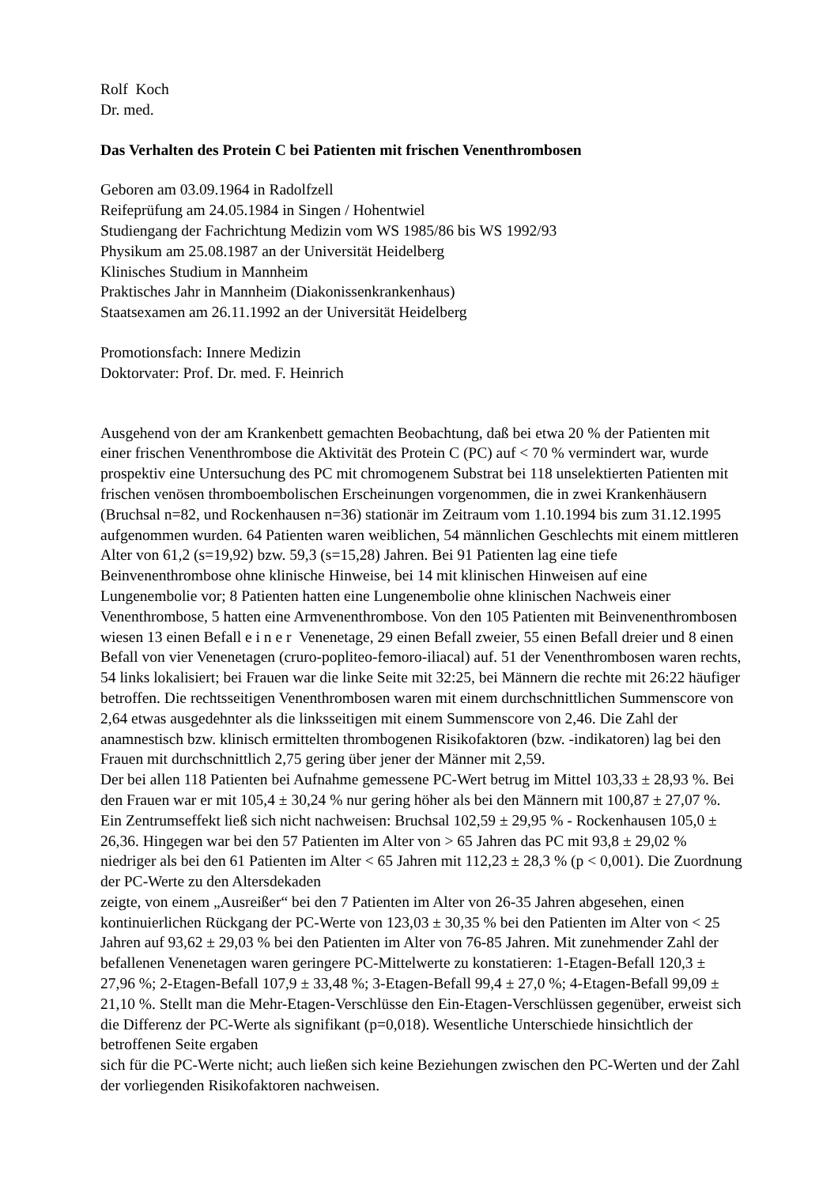Rolf Koch
Dr. med.
Das Verhalten des Protein C bei Patienten mit frischen Venenthrombosen
Geboren am 03.09.1964 in Radolfzell
Reifeprüfung am 24.05.1984 in Singen / Hohentwiel
Studiengang der Fachrichtung Medizin vom WS 1985/86 bis WS 1992/93
Physikum am 25.08.1987 an der Universität Heidelberg
Klinisches Studium in Mannheim
Praktisches Jahr in Mannheim (Diakonissenkrankenhaus)
Staatsexamen am 26.11.1992 an der Universität Heidelberg
Promotionsfach: Innere Medizin
Doktorvater: Prof. Dr. med. F. Heinrich
Ausgehend von der am Krankenbett gemachten Beobachtung, daß bei etwa 20 % der Patienten mit einer frischen Venenthrombose die Aktivität des Protein C (PC) auf < 70 % vermindert war, wurde prospektiv eine Untersuchung des PC mit chromogenem Substrat bei 118 unselektierten Patienten mit frischen venösen thromboembolischen Erscheinungen vorgenommen, die in zwei Krankenhäusern (Bruchsal n=82, und Rockenhausen n=36) stationär im Zeitraum vom 1.10.1994 bis zum 31.12.1995 aufgenommen wurden. 64 Patienten waren weiblichen, 54 männlichen Geschlechts mit einem mittleren Alter von 61,2 (s=19,92) bzw. 59,3 (s=15,28) Jahren. Bei 91 Patienten lag eine tiefe Beinvenenthrombose ohne klinische Hinweise, bei 14 mit klinischen Hinweisen auf eine Lungenembolie vor; 8 Patienten hatten eine Lungenembolie ohne klinischen Nachweis einer Venenthrombose, 5 hatten eine Armvenenthrombose. Von den 105 Patienten mit Beinvenenthrombosen wiesen 13 einen Befall e i n e r Venenetage, 29 einen Befall zweier, 55 einen Befall dreier und 8 einen Befall von vier Venenetagen (cruro-popliteo-femoro-iliacal) auf. 51 der Venenthrombosen waren rechts, 54 links lokalisiert; bei Frauen war die linke Seite mit 32:25, bei Männern die rechte mit 26:22 häufiger betroffen. Die rechtsseitigen Venenthrombosen waren mit einem durchschnittlichen Summenscore von 2,64 etwas ausgedehnter als die linksseitigen mit einem Summenscore von 2,46. Die Zahl der anamnestisch bzw. klinisch ermittelten thrombogenen Risikofaktoren (bzw. -indikatoren) lag bei den Frauen mit durchschnittlich 2,75 gering über jener der Männer mit 2,59.
Der bei allen 118 Patienten bei Aufnahme gemessene PC-Wert betrug im Mittel 103,33 ± 28,93 %. Bei den Frauen war er mit 105,4 ± 30,24 % nur gering höher als bei den Männern mit 100,87 ± 27,07 %. Ein Zentrumseffekt ließ sich nicht nachweisen: Bruchsal 102,59 ± 29,95 % - Rockenhausen 105,0 ± 26,36. Hingegen war bei den 57 Patienten im Alter von > 65 Jahren das PC mit 93,8 ± 29,02 % niedriger als bei den 61 Patienten im Alter < 65 Jahren mit 112,23 ± 28,3 % (p < 0,001). Die Zuordnung der PC-Werte zu den Altersdekaden
zeigte, von einem „Ausreißer“ bei den 7 Patienten im Alter von 26-35 Jahren abgesehen, einen kontinuierlichen Rückgang der PC-Werte von 123,03 ± 30,35 % bei den Patienten im Alter von < 25 Jahren auf 93,62 ± 29,03 % bei den Patienten im Alter von 76-85 Jahren. Mit zunehmender Zahl der befallenen Venenetagen waren geringere PC-Mittelwerte zu konstatieren: 1-Etagen-Befall 120,3 ± 27,96 %; 2-Etagen-Befall 107,9 ± 33,48 %; 3-Etagen-Befall 99,4 ± 27,0 %; 4-Etagen-Befall 99,09 ± 21,10 %. Stellt man die Mehr-Etagen-Verschlüsse den Ein-Etagen-Verschlüssen gegenüber, erweist sich die Differenz der PC-Werte als signifikant (p=0,018). Wesentliche Unterschiede hinsichtlich der betroffenen Seite ergaben
sich für die PC-Werte nicht; auch ließen sich keine Beziehungen zwischen den PC-Werten und der Zahl der vorliegenden Risikofaktoren nachweisen.